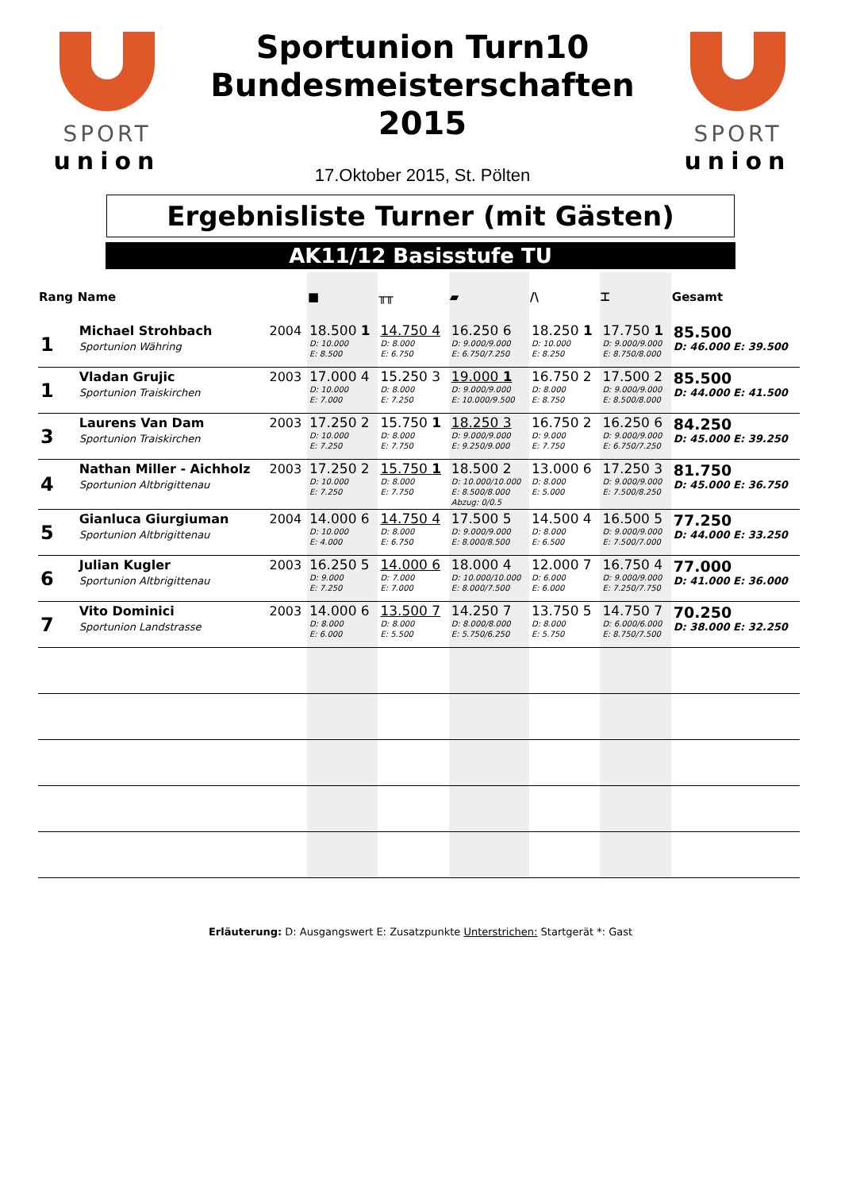SPORT
union
Sportunion Turn10
Bundesmeisterschaften
2015
17.Oktober 2015, St. Pölten
SPORT
union
Ergebnisliste Turner (mit Gästen)
AK11/12 Basisstufe TU
| Rang | Name | | ■ | ╥╥ | ▰ | /\ | ⌶ | Gesamt |
| --- | --- | --- | --- | --- | --- | --- | --- | --- |
| 1 | Michael Strohbach Sportunion Währing | 2004 | 18.500 1 D: 10.000 E: 8.500 | 14.750 4 D: 8.000 E: 6.750 | 16.250 6 D: 9.000/9.000 E: 6.750/7.250 | 18.250 1 D: 10.000 E: 8.250 | 17.750 1 D: 9.000/9.000 E: 8.750/8.000 | 85.500 D: 46.000 E: 39.500 |
| 1 | Vladan Grujic Sportunion Traiskirchen | 2003 | 17.000 4 D: 10.000 E: 7.000 | 15.250 3 D: 8.000 E: 7.250 | 19.000 1 D: 9.000/9.000 E: 10.000/9.500 | 16.750 2 D: 8.000 E: 8.750 | 17.500 2 D: 9.000/9.000 E: 8.500/8.000 | 85.500 D: 44.000 E: 41.500 |
| 3 | Laurens Van Dam Sportunion Traiskirchen | 2003 | 17.250 2 D: 10.000 E: 7.250 | 15.750 1 D: 8.000 E: 7.750 | 18.250 3 D: 9.000/9.000 E: 9.250/9.000 | 16.750 2 D: 9.000 E: 7.750 | 16.250 6 D: 9.000/9.000 E: 6.750/7.250 | 84.250 D: 45.000 E: 39.250 |
| 4 | Nathan Miller - Aichholz Sportunion Altbrigittenau | 2003 | 17.250 2 D: 10.000 E: 7.250 | 15.750 1 D: 8.000 E: 7.750 | 18.500 2 D: 10.000/10.000 E: 8.500/8.000 Abzug: 0/0.5 | 13.000 6 D: 8.000 E: 5.000 | 17.250 3 D: 9.000/9.000 E: 7.500/8.250 | 81.750 D: 45.000 E: 36.750 |
| 5 | Gianluca Giurgiuman Sportunion Altbrigittenau | 2004 | 14.000 6 D: 10.000 E: 4.000 | 14.750 4 D: 8.000 E: 6.750 | 17.500 5 D: 9.000/9.000 E: 8.000/8.500 | 14.500 4 D: 8.000 E: 6.500 | 16.500 5 D: 9.000/9.000 E: 7.500/7.000 | 77.250 D: 44.000 E: 33.250 |
| 6 | Julian Kugler Sportunion Altbrigittenau | 2003 | 16.250 5 D: 9.000 E: 7.250 | 14.000 6 D: 7.000 E: 7.000 | 18.000 4 D: 10.000/10.000 E: 8.000/7.500 | 12.000 7 D: 6.000 E: 6.000 | 16.750 4 D: 9.000/9.000 E: 7.250/7.750 | 77.000 D: 41.000 E: 36.000 |
| 7 | Vito Dominici Sportunion Landstrasse | 2003 | 14.000 6 D: 8.000 E: 6.000 | 13.500 7 D: 8.000 E: 5.500 | 14.250 7 D: 8.000/8.000 E: 5.750/6.250 | 13.750 5 D: 8.000 E: 5.750 | 14.750 7 D: 6.000/6.000 E: 8.750/7.500 | 70.250 D: 38.000 E: 32.250 |
Erläuterung: D: Ausgangswert E: Zusatzpunkte Unterstrichen: Startgerät *: Gast